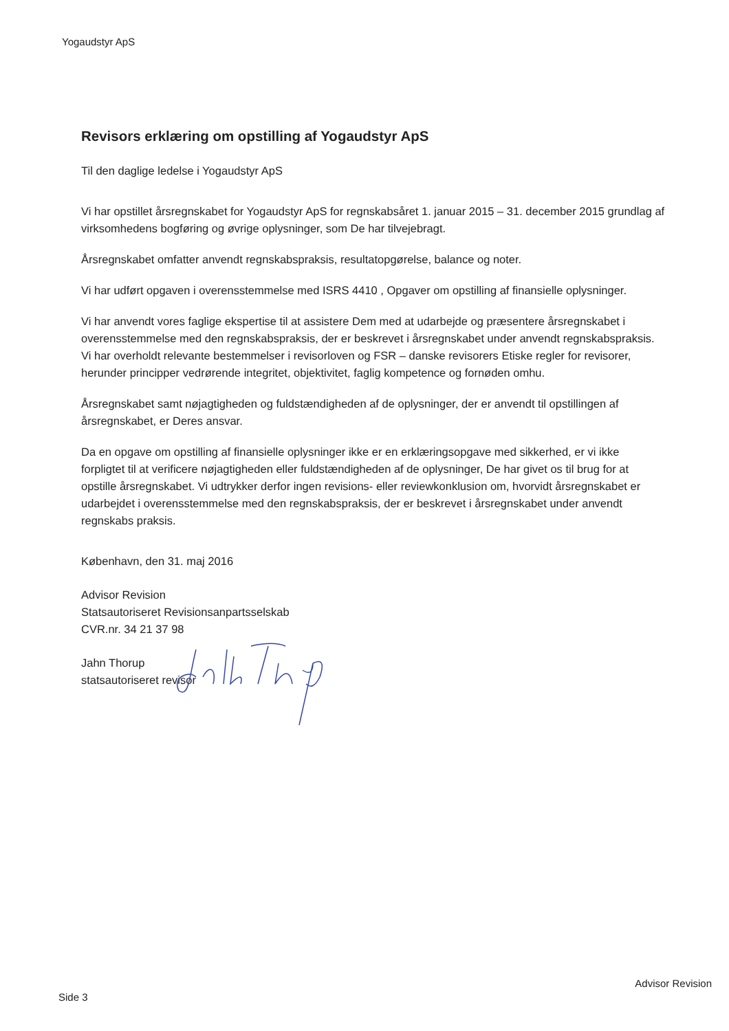Yogaudstyr ApS
Revisors erklæring om opstilling af Yogaudstyr ApS
Til den daglige ledelse i Yogaudstyr ApS
Vi har opstillet årsregnskabet for Yogaudstyr ApS for regnskabsåret 1. januar 2015 – 31. december 2015 grundlag af virksomhedens bogføring og øvrige oplysninger, som De har tilvejebragt.
Årsregnskabet omfatter anvendt regnskabspraksis, resultatopgørelse, balance og noter.
Vi har udført opgaven i overensstemmelse med ISRS 4410 , Opgaver om opstilling af finansielle oplysninger.
Vi har anvendt vores faglige ekspertise til at assistere Dem med at udarbejde og præsentere årsregnskabet i overensstemmelse med den regnskabspraksis, der er beskrevet i årsregnskabet under anvendt regnskabspraksis. Vi har overholdt relevante bestemmelser i revisorloven og FSR – danske revisorers Etiske regler for revisorer, herunder principper vedrørende integritet, objektivitet, faglig kompetence og fornøden omhu.
Årsregnskabet samt nøjagtigheden og fuldstændigheden af de oplysninger, der er anvendt til opstillingen af årsregnskabet, er Deres ansvar.
Da en opgave om opstilling af finansielle oplysninger ikke er en erklæringsopgave med sikkerhed, er vi ikke forpligtet til at verificere nøjagtigheden eller fuldstændigheden af de oplysninger, De har givet os til brug for at opstille årsregnskabet. Vi udtrykker derfor ingen revisions- eller reviewkonklusion om, hvorvidt årsregnskabet er udarbejdet i overensstemmelse med den regnskabspraksis, der er beskrevet i årsregnskabet under anvendt regnskabs praksis.
København, den 31. maj 2016
Advisor Revision
Statsautoriseret Revisionsanpartsselskab
CVR.nr. 34 21 37 98
Jahn Thorup
statsautoriseret revisor
Advisor Revision
Side 3